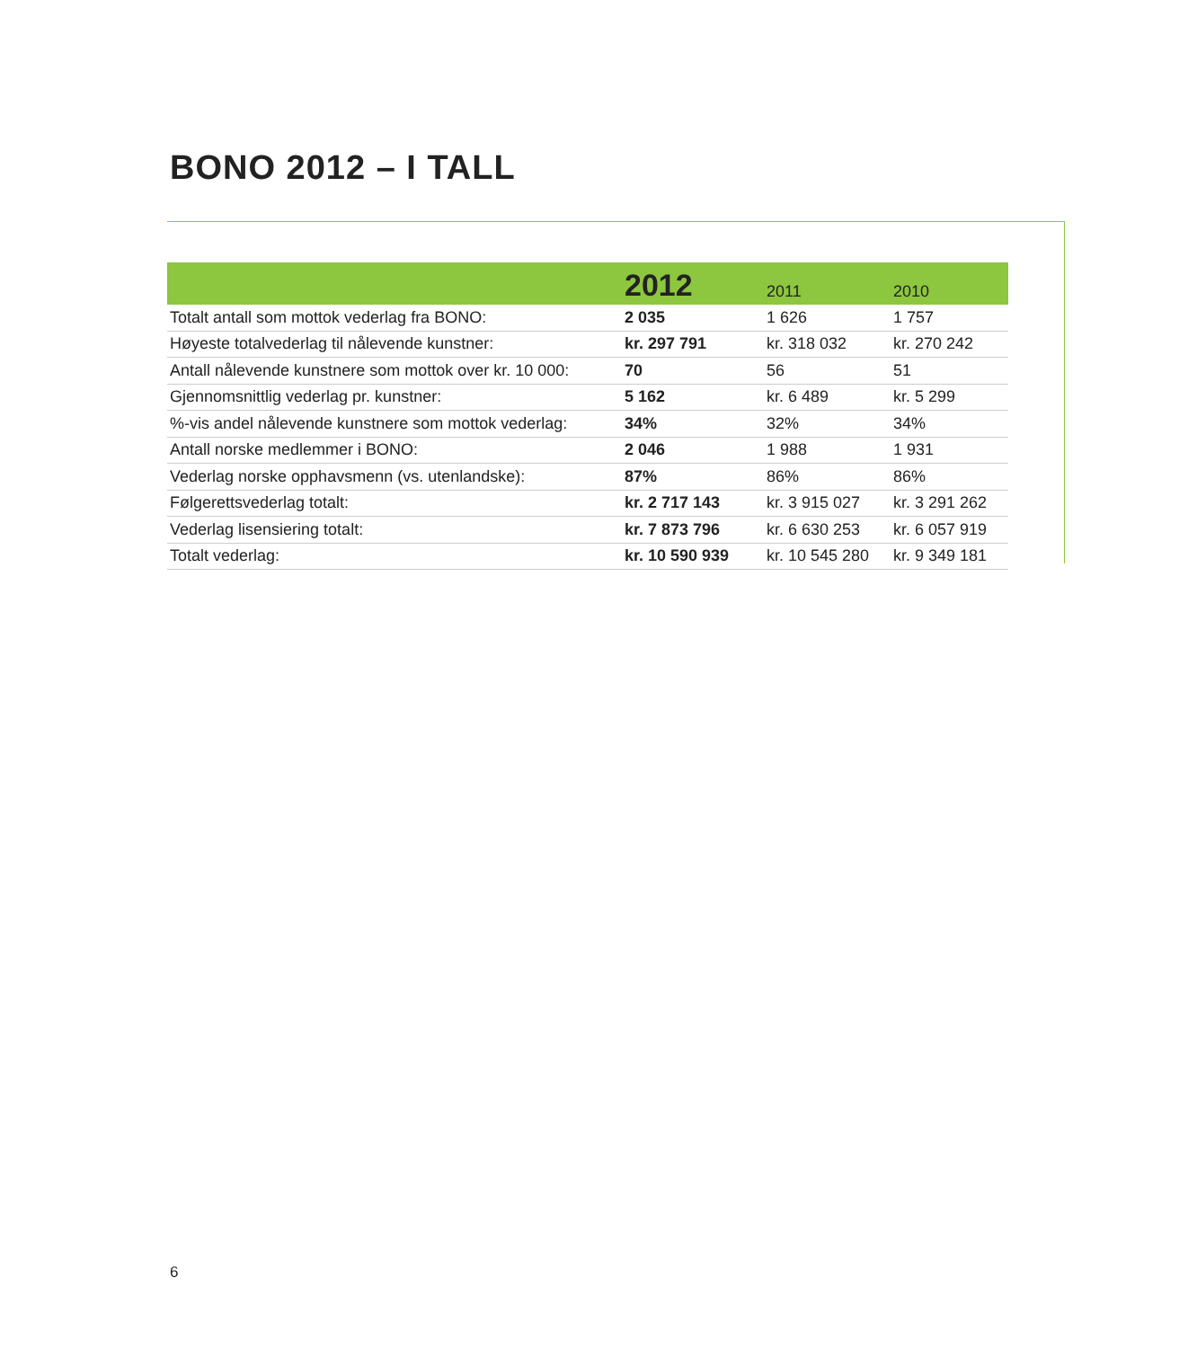BONO 2012 – I TALL
| | 2012 | 2011 | 2010 |
| --- | --- | --- | --- |
| Totalt antall som mottok vederlag fra BONO: | 2 035 | 1 626 | 1 757 |
| Høyeste totalvederlag til nålevende kunstner: | kr. 297 791 | kr. 318 032 | kr. 270 242 |
| Antall nålevende kunstnere som mottok over kr. 10 000: | 70 | 56 | 51 |
| Gjennomsnittlig vederlag pr. kunstner: | 5 162 | kr. 6 489 | kr. 5 299 |
| %-vis andel nålevende kunstnere som mottok vederlag: | 34% | 32% | 34% |
| Antall norske medlemmer i BONO: | 2 046 | 1 988 | 1 931 |
| Vederlag norske opphavsmenn (vs. utenlandske): | 87% | 86% | 86% |
| Følgerettsvederlag totalt: | kr. 2 717 143 | kr. 3 915 027 | kr. 3 291 262 |
| Vederlag lisensiering totalt: | kr. 7 873 796 | kr. 6 630 253 | kr. 6 057 919 |
| Totalt vederlag: | kr. 10 590 939 | kr. 10 545 280 | kr. 9 349 181 |
6